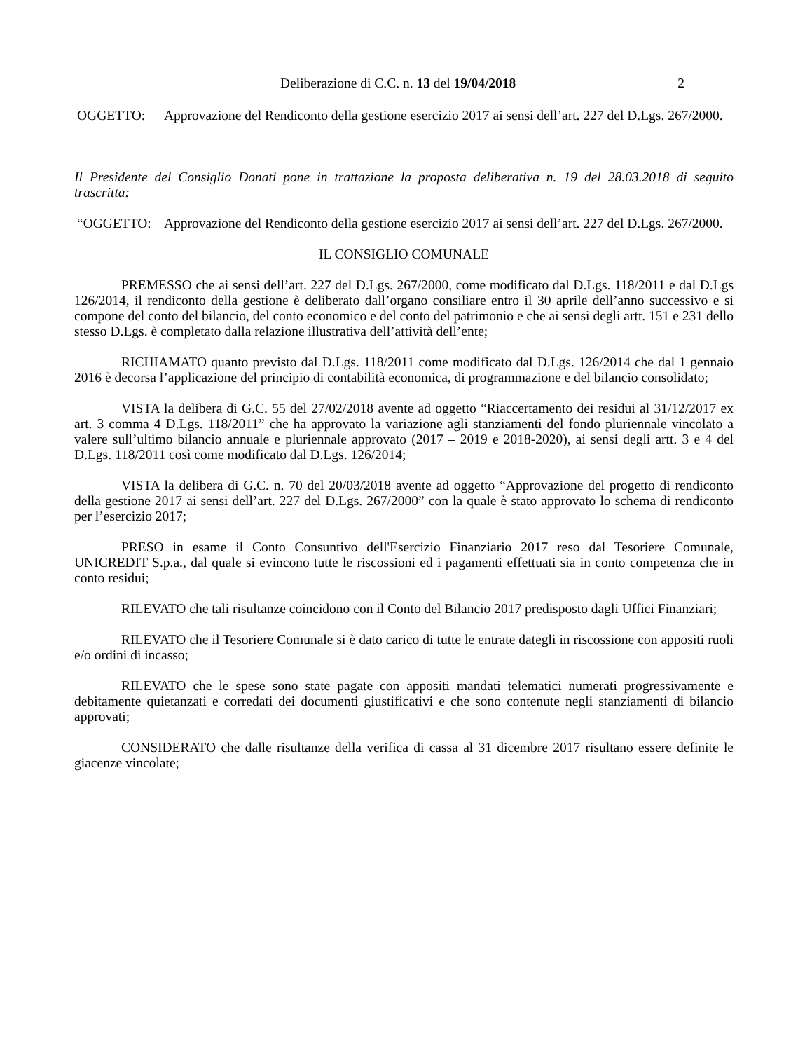Deliberazione di C.C. n. 13 del 19/04/2018 2
OGGETTO: Approvazione del Rendiconto della gestione esercizio 2017 ai sensi dell’art. 227 del D.Lgs. 267/2000.
Il Presidente del Consiglio Donati pone in trattazione la proposta deliberativa n. 19 del 28.03.2018 di seguito trascritta:
“OGGETTO: Approvazione del Rendiconto della gestione esercizio 2017 ai sensi dell’art. 227 del D.Lgs. 267/2000.
IL CONSIGLIO COMUNALE
PREMESSO che ai sensi dell’art. 227 del D.Lgs. 267/2000, come modificato dal D.Lgs. 118/2011 e dal D.Lgs 126/2014, il rendiconto della gestione è deliberato dall’organo consiliare entro il 30 aprile dell’anno successivo e si compone del conto del bilancio, del conto economico e del conto del patrimonio e che ai sensi degli artt. 151 e 231 dello stesso D.Lgs. è completato dalla relazione illustrativa dell’attività dell’ente;
RICHIAMATO quanto previsto dal D.Lgs. 118/2011 come modificato dal D.Lgs. 126/2014 che dal 1 gennaio 2016 è decorsa l’applicazione del principio di contabilità economica, di programmazione e del bilancio consolidato;
VISTA la delibera di G.C. 55 del 27/02/2018 avente ad oggetto “Riaccertamento dei residui al 31/12/2017 ex art. 3 comma 4 D.Lgs. 118/2011” che ha approvato la variazione agli stanziamenti del fondo pluriennale vincolato a valere sull’ultimo bilancio annuale e pluriennale approvato (2017 – 2019 e 2018-2020), ai sensi degli artt. 3 e 4 del D.Lgs. 118/2011 così come modificato dal D.Lgs. 126/2014;
VISTA la delibera di G.C. n. 70 del 20/03/2018 avente ad oggetto “Approvazione del progetto di rendiconto della gestione 2017 ai sensi dell’art. 227 del D.Lgs. 267/2000” con la quale è stato approvato lo schema di rendiconto per l’esercizio 2017;
PRESO in esame il Conto Consuntivo dell'Esercizio Finanziario 2017 reso dal Tesoriere Comunale, UNICREDIT S.p.a., dal quale si evincono tutte le riscossioni ed i pagamenti effettuati sia in conto competenza che in conto residui;
RILEVATO che tali risultanze coincidono con il Conto del Bilancio 2017 predisposto dagli Uffici Finanziari;
RILEVATO che il Tesoriere Comunale si è dato carico di tutte le entrate dategli in riscossione con appositi ruoli e/o ordini di incasso;
RILEVATO che le spese sono state pagate con appositi mandati telematici numerati progressivamente e debitamente quietanzati e corredati dei documenti giustificativi e che sono contenute negli stanziamenti di bilancio approvati;
CONSIDERATO che dalle risultanze della verifica di cassa al 31 dicembre 2017 risultano essere definite le giacenze vincolate;